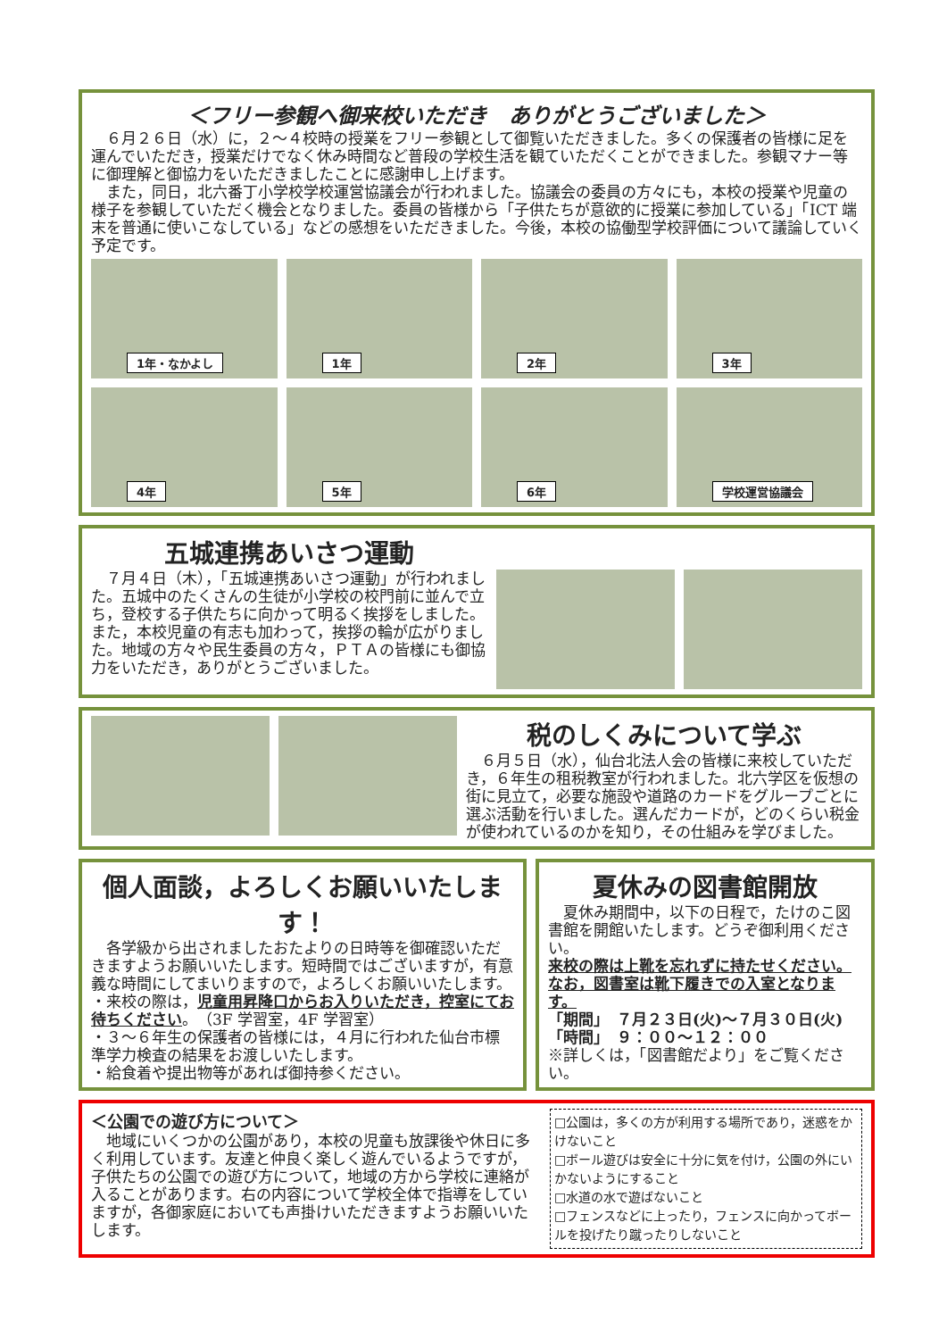＜フリー参観へ御来校いただき　ありがとうございました＞
　６月２６日（水）に，２～４校時の授業をフリー参観として御覧いただきました。多くの保護者の皆様に足を運んでいただき，授業だけでなく休み時間など普段の学校生活を観ていただくことができました。参観マナー等に御理解と御協力をいただきましたことに感謝申し上げます。
　また，同日，北六番丁小学校学校運営協議会が行われました。協議会の委員の方々にも，本校の授業や児童の様子を参観していただく機会となりました。委員の皆様から「子供たちが意欲的に授業に参加している」「ICT 端末を普通に使いこなしている」などの感想をいただきました。今後，本校の協働型学校評価について議論していく予定です。
1年・なかよし
1年
2年
3年
4年
5年
6年
学校運営協議会
五城連携あいさつ運動
　７月４日（木），「五城連携あいさつ運動」が行われました。五城中のたくさんの生徒が小学校の校門前に並んで立ち，登校する子供たちに向かって明るく挨拶をしました。また，本校児童の有志も加わって，挨拶の輪が広がりました。地域の方々や民生委員の方々，ＰＴＡの皆様にも御協力をいただき，ありがとうございました。
税のしくみについて学ぶ
　６月５日（水），仙台北法人会の皆様に来校していただき，６年生の租税教室が行われました。北六学区を仮想の街に見立て，必要な施設や道路のカードをグループごとに選ぶ活動を行いました。選んだカードが，どのくらい税金が使われているのかを知り，その仕組みを学びました。
個人面談，よろしくお願いいたします！
　各学級から出されましたおたよりの日時等を御確認いただきますようお願いいたします。短時間ではございますが，有意義な時間にしてまいりますので，よろしくお願いいたします。
・来校の際は，児童用昇降口からお入りいただき，控室にてお待ちください。（3F 学習室，4F 学習室）
・３～６年生の保護者の皆様には，４月に行われた仙台市標準学力検査の結果をお渡しいたします。
・給食着や提出物等があれば御持参ください。
夏休みの図書館開放
　夏休み期間中，以下の日程で，たけのこ図書館を開館いたします。どうぞ御利用ください。
来校の際は上靴を忘れずに持たせください。なお，図書室は靴下履きでの入室となります。
「期間」　７月２３日(火)～７月３０日(火)
「時間」　９：００～１２：００
※詳しくは，「図書館だより」をご覧ください。
＜公園での遊び方について＞
　地域にいくつかの公園があり，本校の児童も放課後や休日に多く利用しています。友達と仲良く楽しく遊んでいるようですが，子供たちの公園での遊び方について，地域の方から学校に連絡が入ることがあります。右の内容について学校全体で指導をしていますが，各御家庭においても声掛けいただきますようお願いいたします。
□公園は，多くの方が利用する場所であり，迷惑をかけないこと
□ボール遊びは安全に十分に気を付け，公園の外にいかないようにすること
□水道の水で遊ばないこと
□フェンスなどに上ったり，フェンスに向かってボールを投げたり蹴ったりしないこと